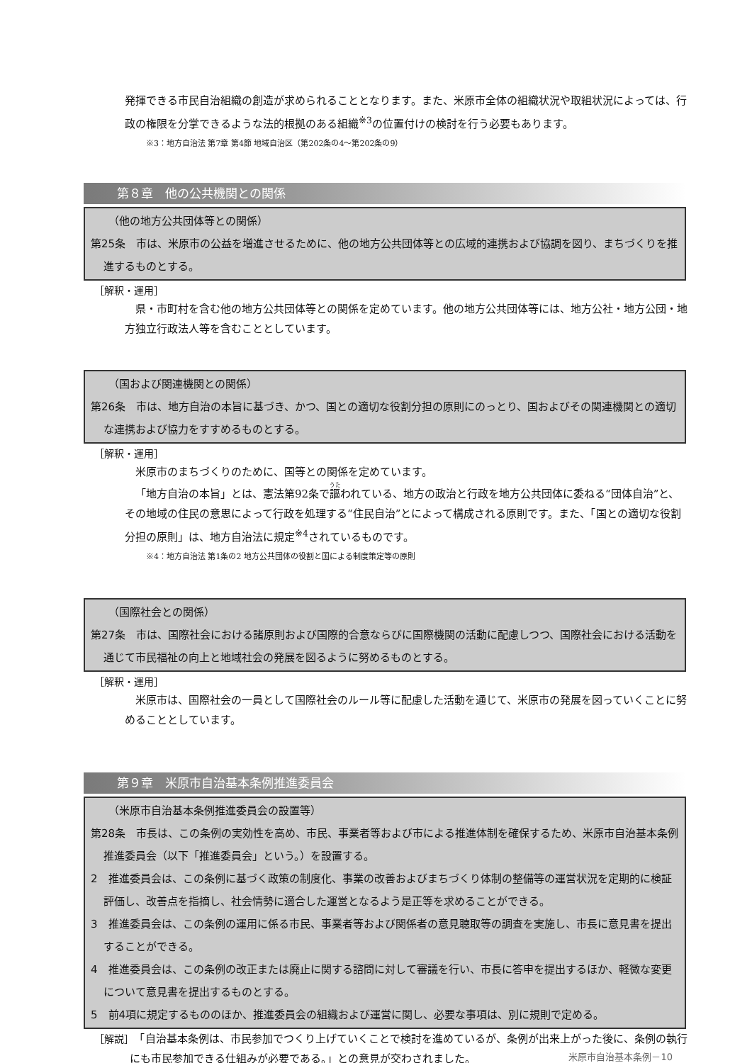発揮できる市民自治組織の創造が求められることとなります。また、米原市全体の組織状況や取組状況によっては、行政の権限を分掌できるような法的根拠のある組織<sup>※3</sup>の位置付けの検討を行う必要もあります。
※3：地方自治法 第7章 第4節 地域自治区（第202条の4～第202条の9）
第８章　他の公共機関との関係
（他の地方公共団体等との関係）
第25条　市は、米原市の公益を増進させるために、他の地方公共団体等との広域的連携および協調を図り、まちづくりを推進するものとする。
［解釈・運用］
県・市町村を含む他の地方公共団体等との関係を定めています。他の地方公共団体等には、地方公社・地方公団・地方独立行政法人等を含むこととしています。
（国および関連機関との関係）
第26条　市は、地方自治の本旨に基づき、かつ、国との適切な役割分担の原則にのっとり、国およびその関連機関との適切な連携および協力をすすめるものとする。
［解釈・運用］
米原市のまちづくりのために、国等との関係を定めています。
「地方自治の本旨」とは、憲法第92条で謳われている、地方の政治と行政を地方公共団体に委ねる“団体自治”と、その地域の住民の意思によって行政を処理する“住民自治”とによって構成される原則です。また、「国との適切な役割分担の原則」は、地方自治法に規定<sup>※4</sup>されているものです。
※4：地方自治法 第1条の2 地方公共団体の役割と国による制度策定等の原則
（国際社会との関係）
第27条　市は、国際社会における諸原則および国際的合意ならびに国際機関の活動に配慮しつつ、国際社会における活動を通じて市民福祉の向上と地域社会の発展を図るように努めるものとする。
［解釈・運用］
米原市は、国際社会の一員として国際社会のルール等に配慮した活動を通じて、米原市の発展を図っていくことに努めることとしています。
第９章　米原市自治基本条例推進委員会
（米原市自治基本条例推進委員会の設置等）
第28条　市長は、この条例の実効性を高め、市民、事業者等および市による推進体制を確保するため、米原市自治基本条例推進委員会（以下「推進委員会」という。）を設置する。
2　推進委員会は、この条例に基づく政策の制度化、事業の改善およびまちづくり体制の整備等の運営状況を定期的に検証評価し、改善点を指摘し、社会情勢に適合した運営となるよう是正等を求めることができる。
3　推進委員会は、この条例の運用に係る市民、事業者等および関係者の意見聴取等の調査を実施し、市長に意見書を提出することができる。
4　推進委員会は、この条例の改正または廃止に関する諮問に対して審議を行い、市長に答申を提出するほか、軽微な変更について意見書を提出するものとする。
5　前4項に規定するもののほか、推進委員会の組織および運営に関し、必要な事項は、別に規則で定める。
［解説］　「自治基本条例は、市民参加でつくり上げていくことで検討を進めているが、条例が出来上がった後に、条例の執行にも市民参加できる仕組みが必要である。」との意見が交わされました。
米原市自治基本条例－10